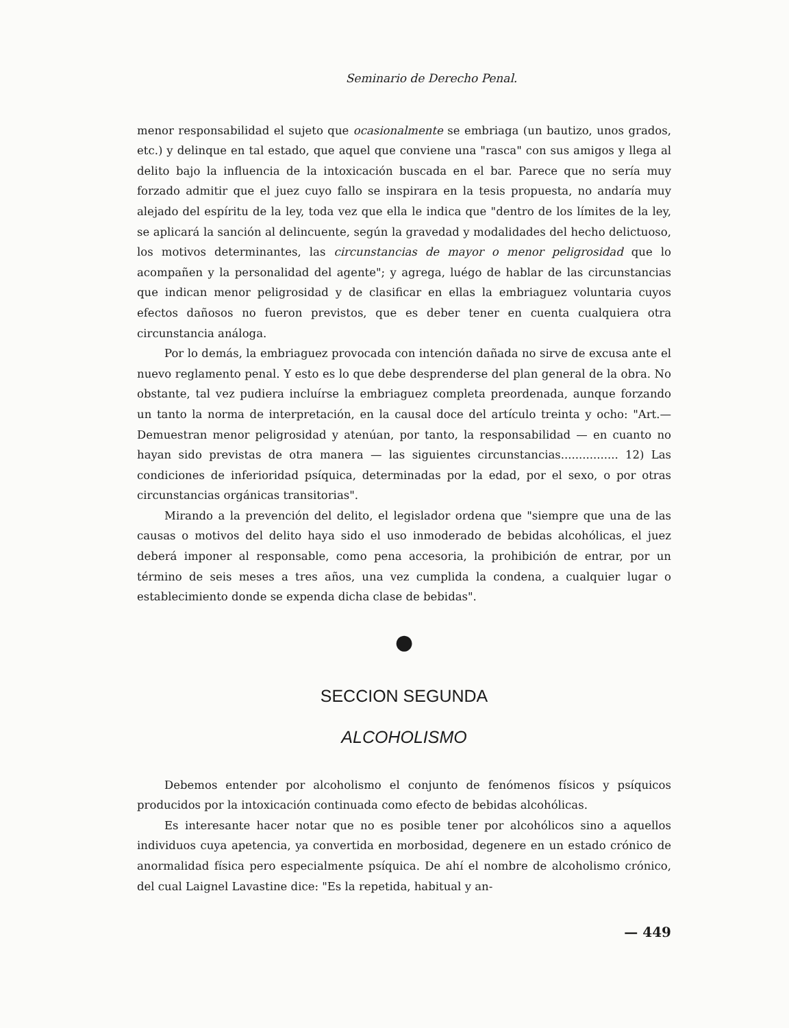Seminario de Derecho Penal.
menor responsabilidad el sujeto que ocasionalmente se embriaga (un bautizo, unos grados, etc.) y delinque en tal estado, que aquel que conviene una "rasca" con sus amigos y llega al delito bajo la influencia de la intoxicación buscada en el bar. Parece que no sería muy forzado admitir que el juez cuyo fallo se inspirara en la tesis propuesta, no andaría muy alejado del espíritu de la ley, toda vez que ella le indica que "dentro de los límites de la ley, se aplicará la sanción al delincuente, según la gravedad y modalidades del hecho delictuoso, los motivos determinantes, las circunstancias de mayor o menor peligrosidad que lo acompañen y la personalidad del agente"; y agrega, luégo de hablar de las circunstancias que indican menor peligrosidad y de clasificar en ellas la embriaguez voluntaria cuyos efectos dañosos no fueron previstos, que es deber tener en cuenta cualquiera otra circunstancia análoga.
Por lo demás, la embriaguez provocada con intención dañada no sirve de excusa ante el nuevo reglamento penal. Y esto es lo que debe desprenderse del plan general de la obra. No obstante, tal vez pudiera incluírse la embriaguez completa preordenada, aunque forzando un tanto la norma de interpretación, en la causal doce del artículo treinta y ocho: "Art.—Demuestran menor peligrosidad y atenúan, por tanto, la responsabilidad — en cuanto no hayan sido previstas de otra manera — las siguientes circunstancias................ 12) Las condiciones de inferioridad psíquica, determinadas por la edad, por el sexo, o por otras circunstancias orgánicas transitorias".
Mirando a la prevención del delito, el legislador ordena que "siempre que una de las causas o motivos del delito haya sido el uso inmoderado de bebidas alcohólicas, el juez deberá imponer al responsable, como pena accesoria, la prohibición de entrar, por un término de seis meses a tres años, una vez cumplida la condena, a cualquier lugar o establecimiento donde se expenda dicha clase de bebidas".
●
SECCION SEGUNDA
ALCOHOLISMO
Debemos entender por alcoholismo el conjunto de fenómenos físicos y psíquicos producidos por la intoxicación continuada como efecto de bebidas alcohólicas.
Es interesante hacer notar que no es posible tener por alcohólicos sino a aquellos individuos cuya apetencia, ya convertida en morbosidad, degenere en un estado crónico de anormalidad física pero especialmente psíquica. De ahí el nombre de alcoholismo crónico, del cual Laignel Lavastine dice: "Es la repetida, habitual y an-
— 449